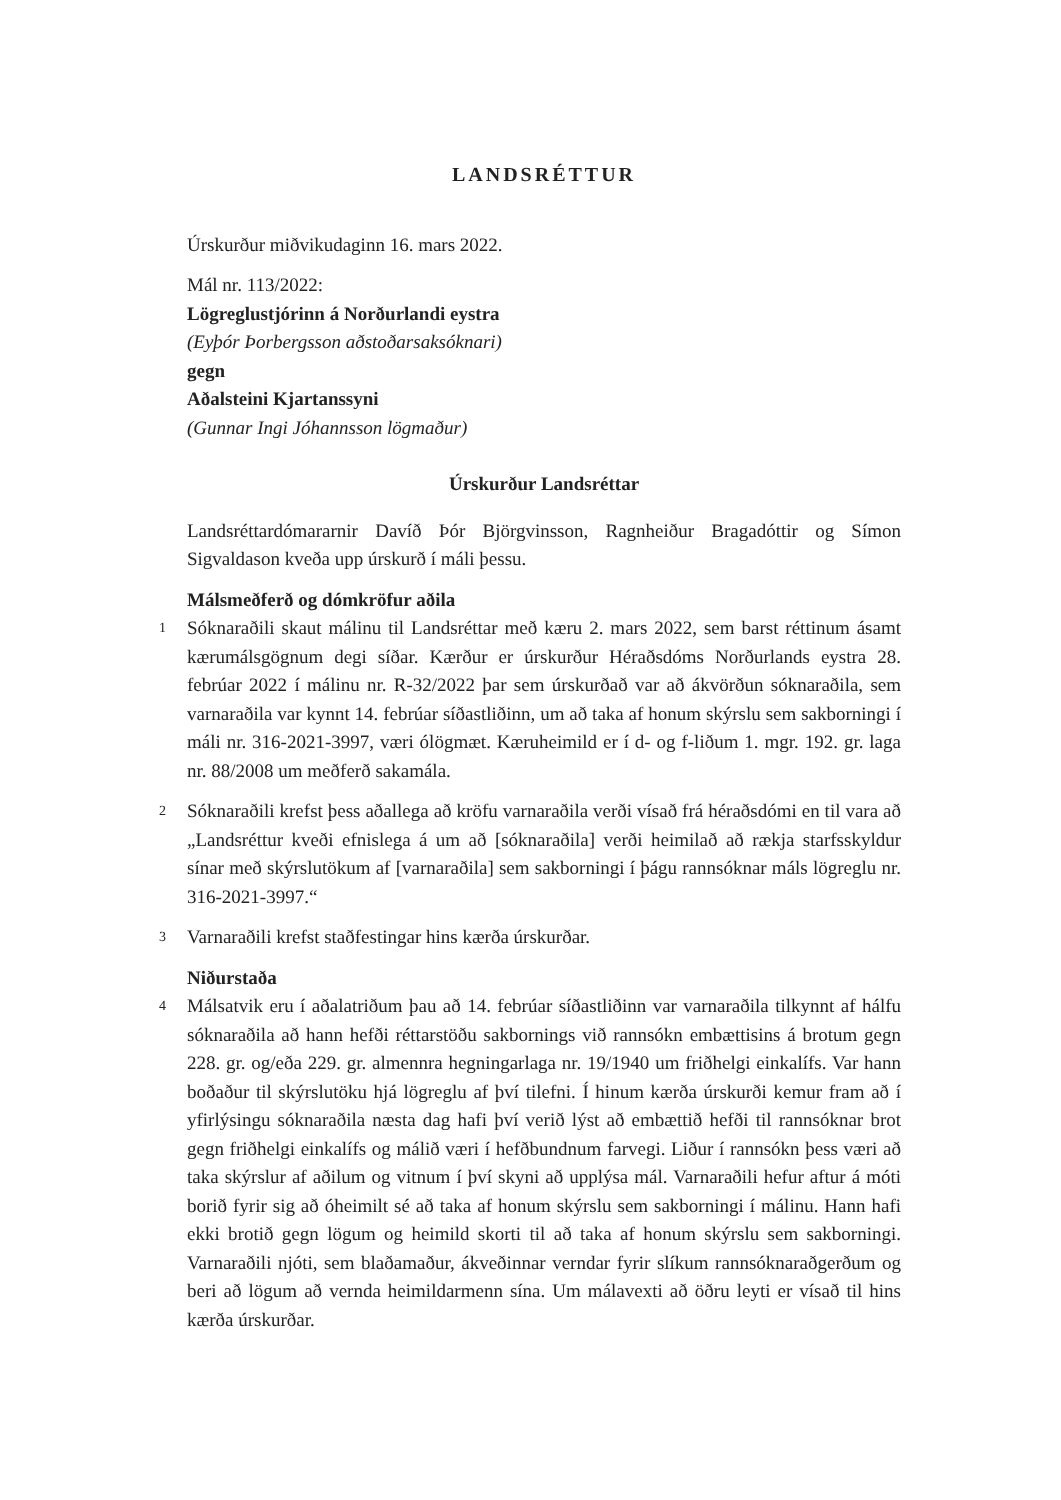LANDSRÉTTUR
Úrskurður miðvikudaginn 16. mars 2022.
Mál nr. 113/2022:
Lögreglustjórinn á Norðurlandi eystra
(Eyþór Þorbergsson aðstoðarsaksóknari)
gegn
Aðalsteini Kjartanssyni
(Gunnar Ingi Jóhannsson lögmaður)
Úrskurður Landsréttar
Landsréttardómararnir Davíð Þór Björgvinsson, Ragnheiður Bragadóttir og Símon Sigvaldason kveða upp úrskurð í máli þessu.
Málsmeðferð og dómkröfur aðila
1
Sóknaraðili skaut málinu til Landsréttar með kæru 2. mars 2022, sem barst réttinum ásamt kærumálsgögnum degi síðar. Kærður er úrskurður Héraðsdóms Norðurlands eystra 28. febrúar 2022 í málinu nr. R-32/2022 þar sem úrskurðað var að ákvörðun sóknaraðila, sem varnaraðila var kynnt 14. febrúar síðastliðinn, um að taka af honum skýrslu sem sakborningi í máli nr. 316-2021-3997, væri ólögmæt. Kæruheimild er í d- og f-liðum 1. mgr. 192. gr. laga nr. 88/2008 um meðferð sakamála.
2
Sóknaraðili krefst þess aðallega að kröfu varnaraðila verði vísað frá héraðsdómi en til vara að „Landsréttur kveði efnislega á um að [sóknaraðila] verði heimilað að rækja starfsskyldur sínar með skýrslutökum af [varnaraðila] sem sakborningi í þágu rannsóknar máls lögreglu nr. 316-2021-3997.“
3
Varnaraðili krefst staðfestingar hins kærða úrskurðar.
Niðurstaða
4
Málsatvik eru í aðalatriðum þau að 14. febrúar síðastliðinn var varnaraðila tilkynnt af hálfu sóknaraðila að hann hefði réttarstöðu sakbornings við rannsókn embættisins á brotum gegn 228. gr. og/eða 229. gr. almennra hegningarlaga nr. 19/1940 um friðhelgi einkalífs. Var hann boðaður til skýrslutöku hjá lögreglu af því tilefni. Í hinum kærða úrskurði kemur fram að í yfirlýsingu sóknaraðila næsta dag hafi því verið lýst að embættið hefði til rannsóknar brot gegn friðhelgi einkalífs og málið væri í hefðbundnum farvegi. Liður í rannsókn þess væri að taka skýrslur af aðilum og vitnum í því skyni að upplýsa mál. Varnaraðili hefur aftur á móti borið fyrir sig að óheimilt sé að taka af honum skýrslu sem sakborningi í málinu. Hann hafi ekki brotið gegn lögum og heimild skorti til að taka af honum skýrslu sem sakborningi. Varnaraðili njóti, sem blaðamaður, ákveðinnar verndar fyrir slíkum rannsóknaraðgerðum og beri að lögum að vernda heimildarmenn sína. Um málavexti að öðru leyti er vísað til hins kærða úrskurðar.